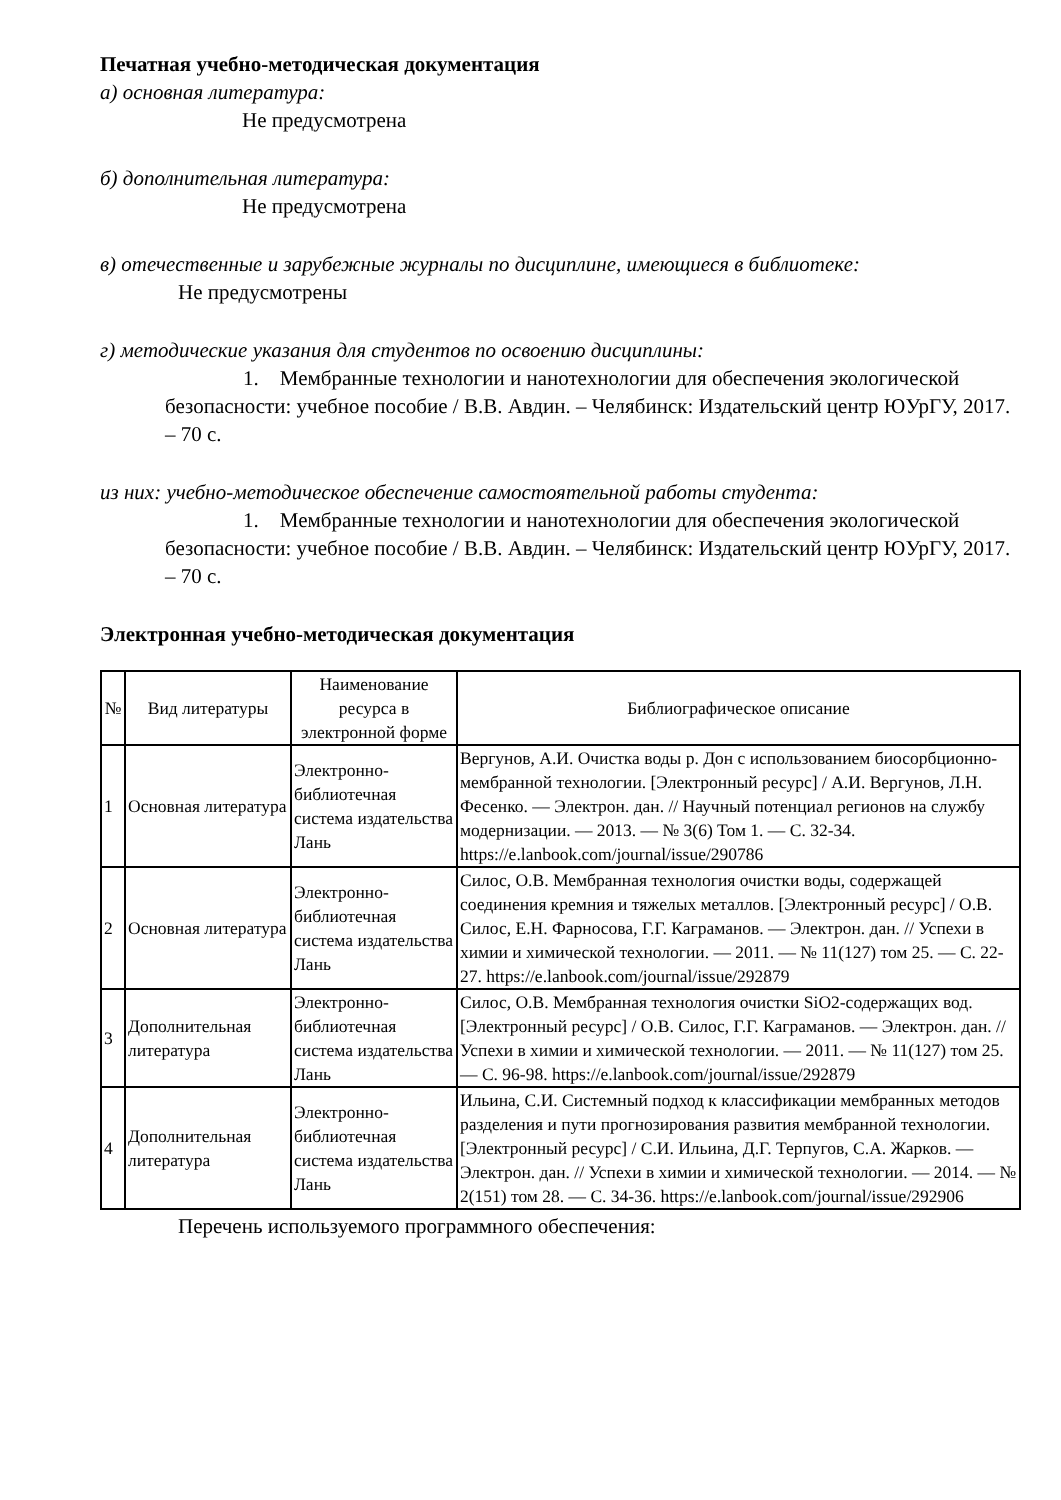Печатная учебно-методическая документация
а) основная литература:
Не предусмотрена
б) дополнительная литература:
Не предусмотрена
в) отечественные и зарубежные журналы по дисциплине, имеющиеся в библиотеке:
Не предусмотрены
г) методические указания для студентов по освоению дисциплины:
1. Мембранные технологии и нанотехнологии для обеспечения экологической безопасности: учебное пособие / В.В. Авдин. – Челябинск: Издательский центр ЮУрГУ, 2017. – 70 с.
из них: учебно-методическое обеспечение самостоятельной работы студента:
1. Мембранные технологии и нанотехнологии для обеспечения экологической безопасности: учебное пособие / В.В. Авдин. – Челябинск: Издательский центр ЮУрГУ, 2017. – 70 с.
Электронная учебно-методическая документация
| № | Вид литературы | Наименование ресурса в электронной форме | Библиографическое описание |
| --- | --- | --- | --- |
| 1 | Основная литература | Электронно-библиотечная система издательства Лань | Вергунов, А.И. Очистка воды р. Дон с использованием биосорбционно-мембранной технологии. [Электронный ресурс] / А.И. Вергунов, Л.Н. Фесенко. — Электрон. дан. // Научный потенциал регионов на службу модернизации. — 2013. — № 3(6) Том 1. — С. 32-34. https://e.lanbook.com/journal/issue/290786 |
| 2 | Основная литература | Электронно-библиотечная система издательства Лань | Силос, О.В. Мембранная технология очистки воды, содержащей соединения кремния и тяжелых металлов. [Электронный ресурс] / О.В. Силос, Е.Н. Фарносова, Г.Г. Каграманов. — Электрон. дан. // Успехи в химии и химической технологии. — 2011. — № 11(127) том 25. — С. 22-27. https://e.lanbook.com/journal/issue/292879 |
| 3 | Дополнительная литература | Электронно-библиотечная система издательства Лань | Силос, О.В. Мембранная технология очистки SiO2-содержащих вод. [Электронный ресурс] / О.В. Силос, Г.Г. Каграманов. — Электрон. дан. // Успехи в химии и химической технологии. — 2011. — № 11(127) том 25. — С. 96-98. https://e.lanbook.com/journal/issue/292879 |
| 4 | Дополнительная литература | Электронно-библиотечная система издательства Лань | Ильина, С.И. Системный подход к классификации мембранных методов разделения и пути прогнозирования развития мембранной технологии. [Электронный ресурс] / С.И. Ильина, Д.Г. Терпугов, С.А. Жарков. — Электрон. дан. // Успехи в химии и химической технологии. — 2014. — № 2(151) том 28. — С. 34-36. https://e.lanbook.com/journal/issue/292906 |
Перечень используемого программного обеспечения: